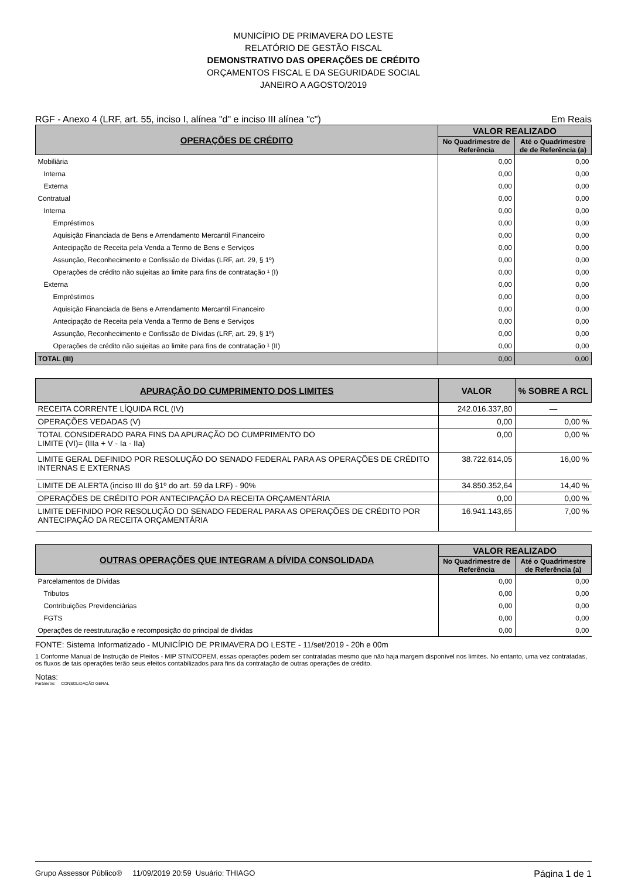MUNICÍPIO DE PRIMAVERA DO LESTE
RELATÓRIO DE GESTÃO FISCAL
DEMONSTRATIVO DAS OPERAÇÕES DE CRÉDITO
ORÇAMENTOS FISCAL E DA SEGURIDADE SOCIAL
JANEIRO A AGOSTO/2019
RGF - Anexo 4 (LRF, art. 55, inciso I, alínea "d" e inciso III alínea "c") Em Reais
| OPERAÇÕES DE CRÉDITO | VALOR REALIZADO | |
| --- | --- | --- |
| | No Quadrimestre de Referência | Até o Quadrimestre de de Referência (a) |
| Mobiliária | 0,00 | 0,00 |
| Interna | 0,00 | 0,00 |
| Externa | 0,00 | 0,00 |
| Contratual | 0,00 | 0,00 |
| Interna | 0,00 | 0,00 |
| Empréstimos | 0,00 | 0,00 |
| Aquisição Financiada de Bens e Arrendamento Mercantil Financeiro | 0,00 | 0,00 |
| Antecipação de Receita pela Venda a Termo de Bens e Serviços | 0,00 | 0,00 |
| Assunção, Reconhecimento e Confissão de Dívidas (LRF, art. 29, § 1º) | 0,00 | 0,00 |
| Operações de crédito não sujeitas ao limite para fins de contratação ¹ (I) | 0,00 | 0,00 |
| Externa | 0,00 | 0,00 |
| Empréstimos | 0,00 | 0,00 |
| Aquisição Financiada de Bens e Arrendamento Mercantil Financeiro | 0,00 | 0,00 |
| Antecipação de Receita pela Venda a Termo de Bens e Serviços | 0,00 | 0,00 |
| Assunção, Reconhecimento e Confissão de Dívidas (LRF, art. 29, § 1º) | 0,00 | 0,00 |
| Operações de crédito não sujeitas ao limite para fins de contratação ¹ (II) | 0,00 | 0,00 |
| TOTAL (III) | 0,00 | 0,00 |
| APURAÇÃO DO CUMPRIMENTO DOS LIMITES | VALOR | % SOBRE A RCL |
| --- | --- | --- |
| RECEITA CORRENTE LÍQUIDA RCL (IV) | 242.016.337,80 | — |
| OPERAÇÕES VEDADAS (V) | 0,00 | 0,00 % |
| TOTAL CONSIDERADO PARA FINS DA APURAÇÃO DO CUMPRIMENTO DO LIMITE (VI)= (IIIa + V - Ia - IIa) | 0,00 | 0,00 % |
| LIMITE GERAL DEFINIDO POR RESOLUÇÃO DO SENADO FEDERAL PARA AS OPERAÇÕES DE CRÉDITO INTERNAS E EXTERNAS | 38.722.614,05 | 16,00 % |
| LIMITE DE ALERTA (inciso III do §1º do art. 59 da LRF) - 90% | 34.850.352,64 | 14,40 % |
| OPERAÇÕES DE CRÉDITO POR ANTECIPAÇÃO DA RECEITA ORÇAMENTÁRIA | 0,00 | 0,00 % |
| LIMITE DEFINIDO POR RESOLUÇÃO DO SENADO FEDERAL PARA AS OPERAÇÕES DE CRÉDITO POR ANTECIPAÇÃO DA RECEITA ORÇAMENTÁRIA | 16.941.143,65 | 7,00 % |
| OUTRAS OPERAÇÕES QUE INTEGRAM A DÍVIDA CONSOLIDADA | VALOR REALIZADO | |
| --- | --- | --- |
| | No Quadrimestre de Referência | Até o Quadrimestre de Referência (a) |
| Parcelamentos de Dívidas | 0,00 | 0,00 |
| Tributos | 0,00 | 0,00 |
| Contribuições Previdenciárias | 0,00 | 0,00 |
| FGTS | 0,00 | 0,00 |
| Operações de reestruturação e recomposição do principal de dívidas | 0,00 | 0,00 |
FONTE: Sistema Informatizado - MUNICÍPIO DE PRIMAVERA DO LESTE - 11/set/2019 - 20h e 00m
1 Conforme Manual de Instrução de Pleitos - MIP STN/COPEM, essas operações podem ser contratadas mesmo que não haja margem disponível nos limites. No entanto, uma vez contratadas, os fluxos de tais operações terão seus efeitos contabilizados para fins da contratação de outras operações de crédito.
Notas:
Parâmetro: CONSOLIDAÇÃO GERAL
Grupo Assessor Público® 11/09/2019 20:59 Usuário: THIAGO Página 1 de 1